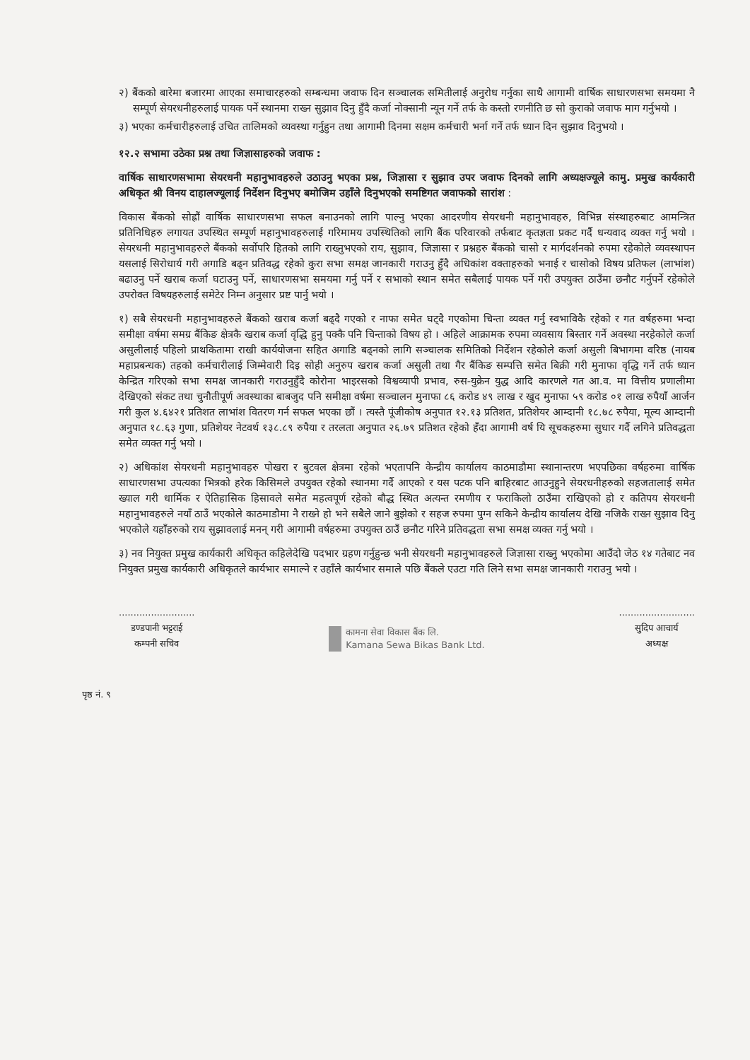२) बैंकको बारेमा बजारमा आएका समाचारहरुको सम्बन्धमा जवाफ दिन सञ्चालक समितीलाई अनुरोध गर्नुका साथै आगामी वार्षिक साधारणसभा समयमा नै सम्पूर्ण सेयरधनीहरुलाई पायक पर्ने स्थानमा राख्न सुझाव दिनु हुँदै कर्जा नोक्सानी न्यून गर्ने तर्फ के कस्तो रणनीति छ सो कुराको जवाफ माग गर्नुभयो ।
३) भएका कर्मचारीहरुलाई उचित तालिमको व्यवस्था गर्नुहुन तथा आगामी दिनमा सक्षम कर्मचारी भर्ना गर्ने तर्फ ध्यान दिन सुझाव दिनुभयो ।
१२.२ सभामा उठेका प्रश्न तथा जिज्ञासाहरुको जवाफ :
वार्षिक साधारणसभामा सेयरधनी महानुभावहरुले उठाउनु भएका प्रश्न, जिज्ञासा र सुझाव उपर जवाफ दिनको लागि अध्यक्षज्यूले कामु. प्रमुख कार्यकारी अधिकृत श्री विनय दाहालज्यूलाई निर्देशन दिनुभए बमोजिम उहाँले दिनुभएको समष्टिगत जवाफको सारांश :
विकास बैंकको सोह्रौं वार्षिक साधारणसभा सफल बनाउनको लागि पाल्नु भएका आदरणीय सेयरधनी महानुभावहरु, विभिन्न संस्थाहरुबाट आमन्त्रित प्रतिनिधिहरु लगायत उपस्थित सम्पूर्ण महानुभावहरुलाई गरिमामय उपस्थितिको लागि बैंक परिवारको तर्फबाट कृतज्ञता प्रकट गर्दै धन्यवाद व्यक्त गर्नु भयो । सेयरधनी महानुभावहरुले बैंकको सर्वोपरि हितको लागि राख्नुभएको राय, सुझाव, जिज्ञासा र प्रश्नहरु बैंकको चासो र मार्गदर्शनको रुपमा रहेकोले व्यवस्थापन यसलाई सिरोधार्य गरी अगाडि बढ्न प्रतिवद्ध रहेको कुरा सभा समक्ष जानकारी गराउनु हुँदै अधिकांश वक्ताहरुको भनाई र चासोको विषय प्रतिफल (लाभांश) बढाउनु पर्ने खराब कर्जा घटाउनु पर्ने, साधारणसभा समयमा गर्नु पर्ने र सभाको स्थान समेत सबैलाई पायक पर्ने गरी उपयुक्त ठाउँमा छनौट गर्नुपर्ने रहेकोले उपरोक्त विषयहरुलाई समेटेर निम्न अनुसार प्रष्ट पार्नु भयो ।
१) सबै सेयरधनी महानुभावहरुले बैंकको खराब कर्जा बढ्दै गएको र नाफा समेत घट्दै गएकोमा चिन्ता व्यक्त गर्नु स्वभाविकै रहेको र गत वर्षहरुमा भन्दा समीक्षा वर्षमा समग्र बैंकिङ क्षेत्रकै खराब कर्जा वृद्धि हुनु पक्कै पनि चिन्ताको विषय हो । अहिले आक्रामक रुपमा व्यवसाय बिस्तार गर्ने अवस्था नरहेकोले कर्जा असुलीलाई पहिलो प्राथकितामा राखी कार्ययोजना सहित अगाडि बढ्नको लागि सञ्चालक समितिको निर्देशन रहेकोले कर्जा असुली बिभागमा वरिष्ठ (नायब महाप्रबन्धक) तहको कर्मचारीलाई जिम्मेवारी दिइ सोही अनुरुप खराब कर्जा असुली तथा गैर बैंकिङ सम्पत्ति समेत बिक्री गरी मुनाफा वृद्धि गर्ने तर्फ ध्यान केन्द्रित गरिएको सभा समक्ष जानकारी गराउनुहुँदै कोरोना भाइरसको विश्वव्यापी प्रभाव, रुस-युक्रेन युद्ध आदि कारणले गत आ.व. मा वित्तीय प्रणालीमा देखिएको संकट तथा चुनौतीपूर्ण अवस्थाका बाबजुद पनि समीक्षा वर्षमा सञ्चालन मुनाफा ८६ करोड ४९ लाख र खुद मुनाफा ५९ करोड ०१ लाख रुपैयाँ आर्जन गरी कुल ४.६४२१ प्रतिशत लाभांश वितरण गर्न सफल भएका छौं । त्यस्तै पूंजीकोष अनुपात १२.१३ प्रतिशत, प्रतिशेयर आम्दानी १८.७८ रुपैया, मूल्य आम्दानी अनुपात १८.६३ गुणा, प्रतिशेयर नेटवर्थ १३८.८९ रुपैया र तरलता अनुपात २६.७९ प्रतिशत रहेको हँदा आगामी वर्ष यि सूचकहरुमा सुधार गर्दै लगिने प्रतिवद्धता समेत व्यक्त गर्नु भयो ।
२) अधिकांश सेयरधनी महानुभावहरु पोखरा र बुटवल क्षेत्रमा रहेको भएतापनि केन्द्रीय कार्यालय काठमाडौमा स्थानान्तरण भएपछिका वर्षहरुमा वार्षिक साधारणसभा उपत्यका भित्रको हरेक किसिमले उपयुक्त रहेको स्थानमा गर्दै आएको र यस पटक पनि बाहिरबाट आउनुहुने सेयरधनीहरुको सहजतालाई समेत ख्याल गरी धार्मिक र ऐतिहासिक हिसावले समेत महत्वपूर्ण रहेको बौद्ध स्थित अत्यन्त रमणीय र फराकिलो ठाउँमा राखिएको हो र कतिपय सेयरधनी महानुभावहरुले नयाँ ठाउँ भएकोले काठमाडौमा नै राख्ने हो भने सबैले जाने बुझेको र सहज रुपमा पुग्न सकिने केन्द्रीय कार्यालय देखि नजिकै राख्न सुझाव दिनु भएकोले यहाँहरुको राय सुझावलाई मनन् गरी आगामी वर्षहरुमा उपयुक्त ठाउँ छनौट गरिने प्रतिवद्धता सभा समक्ष व्यक्त गर्नु भयो ।
३) नव नियुक्त प्रमुख कार्यकारी अधिकृत कहिलेदेखि पदभार ग्रहण गर्नुहुन्छ भनी सेयरधनी महानुभावहरुले जिज्ञासा राख्नु भएकोमा आउँदो जेठ १४ गतेबाट नव नियुक्त प्रमुख कार्यकारी अधिकृतले कार्यभार समाल्ने र उहाँले कार्यभार समाले पछि बैंकले एउटा गति लिने सभा समक्ष जानकारी गराउनु भयो ।
..........................
डण्डपानी भट्टराई
कम्पनी सचिव
कामना सेवा विकास बैंक लि.
Kamana Sewa Bikas Bank Ltd.
..........................
सुदिप आचार्य
अध्यक्ष
पृष्ठ नं. ९